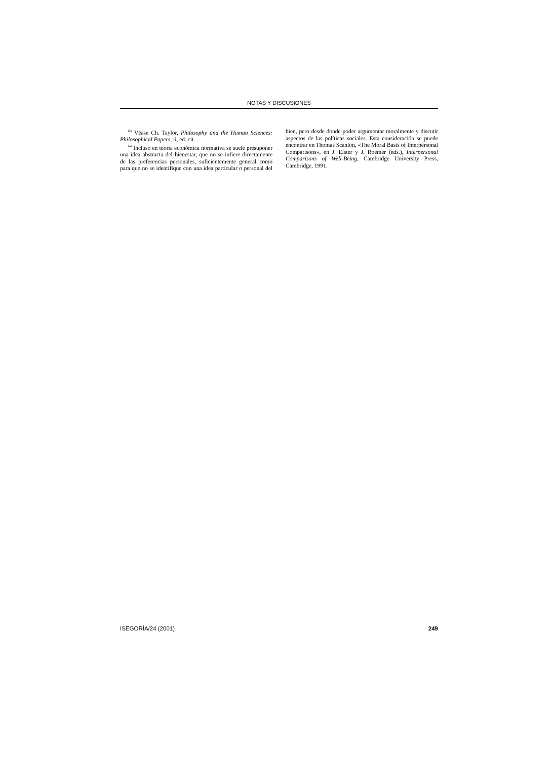NOTAS Y DISCUSIONES
<sup>63</sup> Véase Ch. Taylor, Philosophy and the Human Sciences: Philosophical Papers, ii, ed. cit.
<sup>64</sup> Incluso en teoría económica normativa se suele presuponer una idea abstracta del bienestar, que no se infiere directamente de las preferencias personales, suficientemente general como para que no se identifique con una idea particular o personal del bien, pero desde donde poder argumentar moralmente y discutir aspectos de las políticas sociales. Esta consideración se puede encontrar en Thomas Scanlon, «The Moral Basis of Interpersonal Comparisons», en J. Elster y J. Roemer (eds.), Interpersonal Comparisons of Well-Being, Cambridge University Press, Cambridge, 1991.
ISEGORÍA/24 (2001) 249